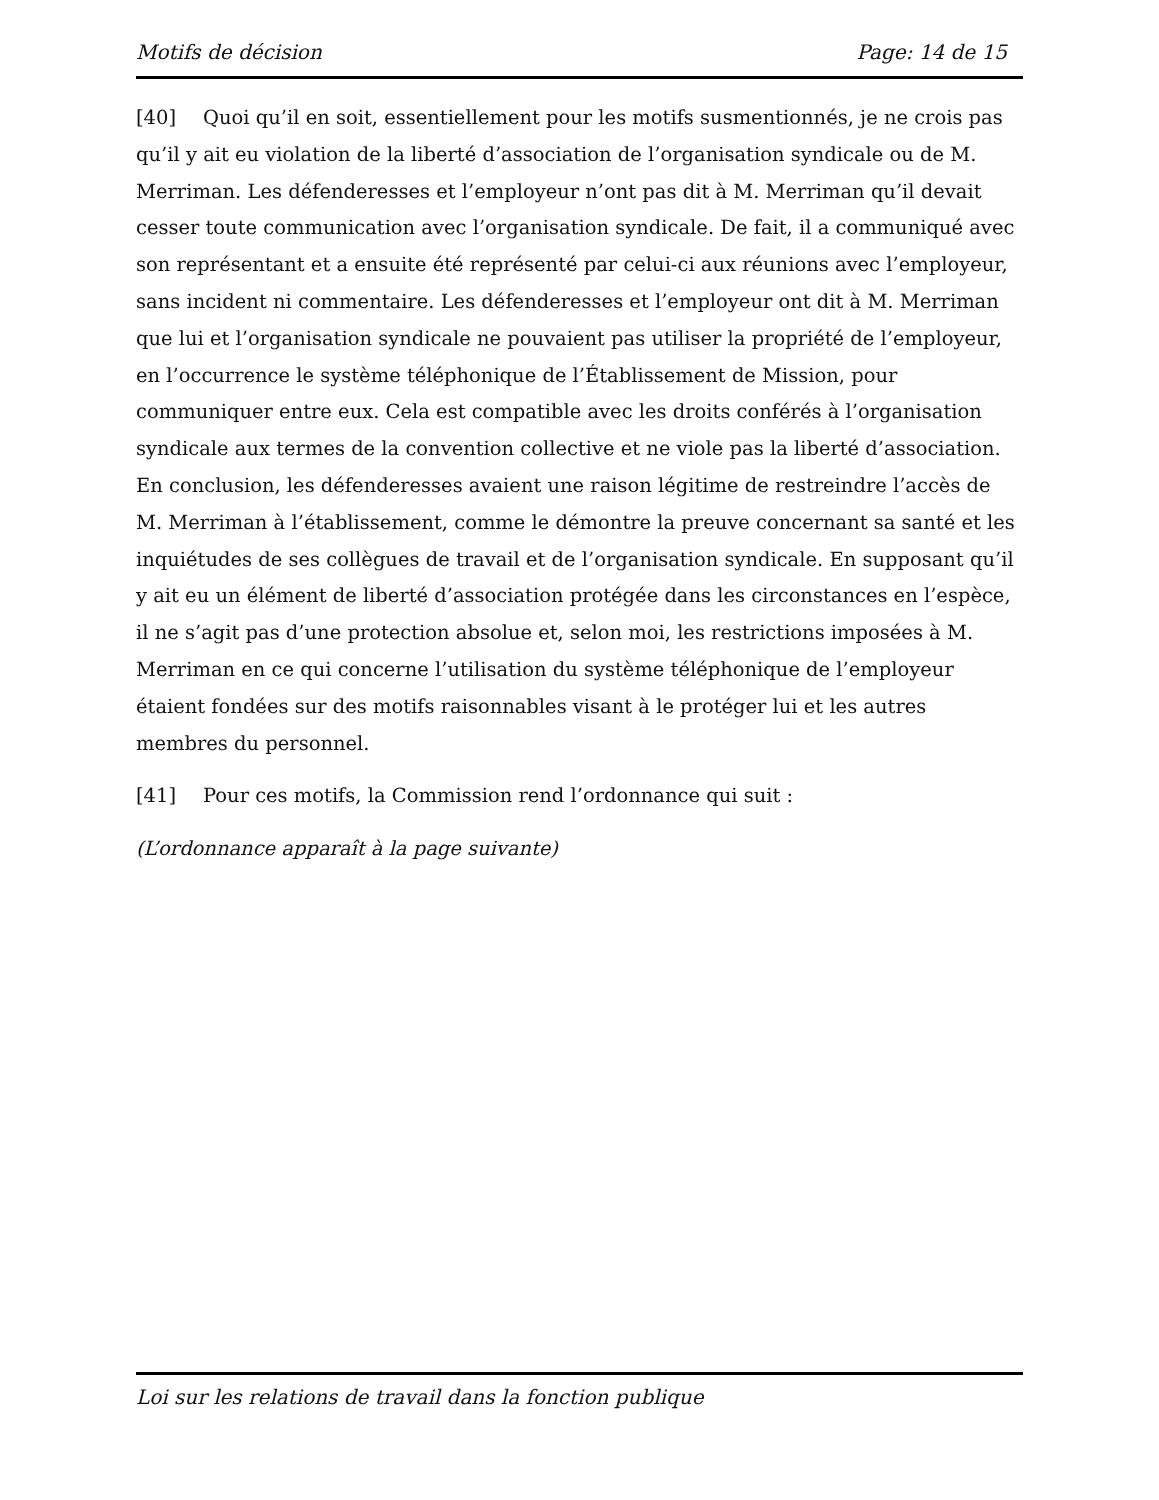Motifs de décision Page: 14 de 15
[40] Quoi qu’il en soit, essentiellement pour les motifs susmentionnés, je ne crois pas qu’il y ait eu violation de la liberté d’association de l’organisation syndicale ou de M. Merriman. Les défenderesses et l’employeur n’ont pas dit à M. Merriman qu’il devait cesser toute communication avec l’organisation syndicale. De fait, il a communiqué avec son représentant et a ensuite été représenté par celui-ci aux réunions avec l’employeur, sans incident ni commentaire. Les défenderesses et l’employeur ont dit à M. Merriman que lui et l’organisation syndicale ne pouvaient pas utiliser la propriété de l’employeur, en l’occurrence le système téléphonique de l’Établissement de Mission, pour communiquer entre eux. Cela est compatible avec les droits conférés à l’organisation syndicale aux termes de la convention collective et ne viole pas la liberté d’association. En conclusion, les défenderesses avaient une raison légitime de restreindre l’accès de M. Merriman à l’établissement, comme le démontre la preuve concernant sa santé et les inquiétudes de ses collègues de travail et de l’organisation syndicale. En supposant qu’il y ait eu un élément de liberté d’association protégée dans les circonstances en l’espèce, il ne s’agit pas d’une protection absolue et, selon moi, les restrictions imposées à M. Merriman en ce qui concerne l’utilisation du système téléphonique de l’employeur étaient fondées sur des motifs raisonnables visant à le protéger lui et les autres membres du personnel.
[41] Pour ces motifs, la Commission rend l’ordonnance qui suit :
(L’ordonnance apparaît à la page suivante)
Loi sur les relations de travail dans la fonction publique